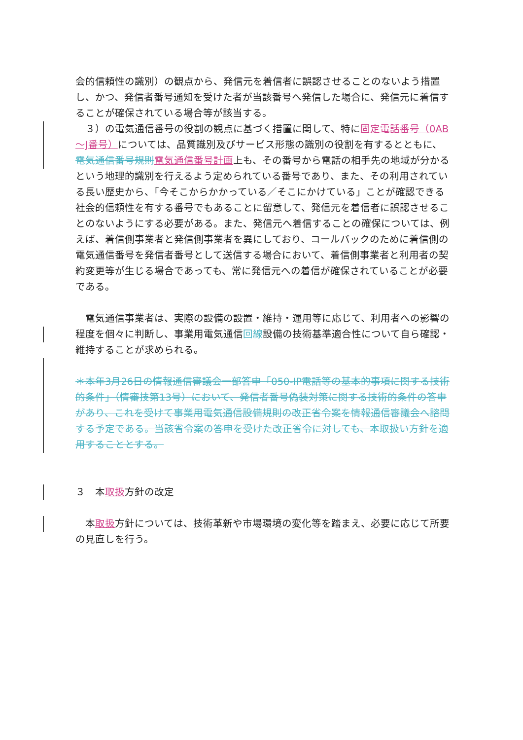会的信頼性の識別）の観点から、発信元を着信者に誤認させることのないよう措置し、かつ、発信者番号通知を受けた者が当該番号へ発信した場合に、発信元に着信することが確保されている場合等が該当する。
　３）の電気通信番号の役割の観点に基づく措置に関して、特に固定電話番号（0AB～J番号）については、品質識別及びサービス形態の識別の役割を有するとともに、電気通信番号規則 電気通信番号計画上も、その番号から電話の相手先の地域が分かるという地理的識別を行えるよう定められている番号であり、また、その利用されている長い歴史から、「今そこからかかっている／そこにかけている」ことが確認できる社会的信頼性を有する番号でもあることに留意して、発信元を着信者に誤認させることのないようにする必要がある。また、発信元へ着信することの確保については、例えば、着信側事業者と発信側事業者を異にしており、コールバックのために着信側の電気通信番号を発信者番号として送信する場合において、着信側事業者と利用者の契約変更等が生じる場合であっても、常に発信元への着信が確保されていることが必要である。
　電気通信事業者は、実際の設備の設置・維持・運用等に応じて、利用者への影響の程度を個々に判断し、事業用電気通信回線設備の技術基準適合性について自ら確認・維持することが求められる。
＊本年3月26日の情報通信審議会一部答申「050-IP電話等の基本的事項に関する技術的条件」（情審技第13号）において、発信者番号偽装対策に関する技術的条件の答申があり、これを受けて事業用電気通信設備規則の改正省令案を情報通信審議会へ諮問する予定である。当該省令案の答申を受けた改正省令に対しても、本取扱い方針を適用することとする。
３　本取扱方針の改定
　本取扱方針については、技術革新や市場環境の変化等を踏まえ、必要に応じて所要の見直しを行う。